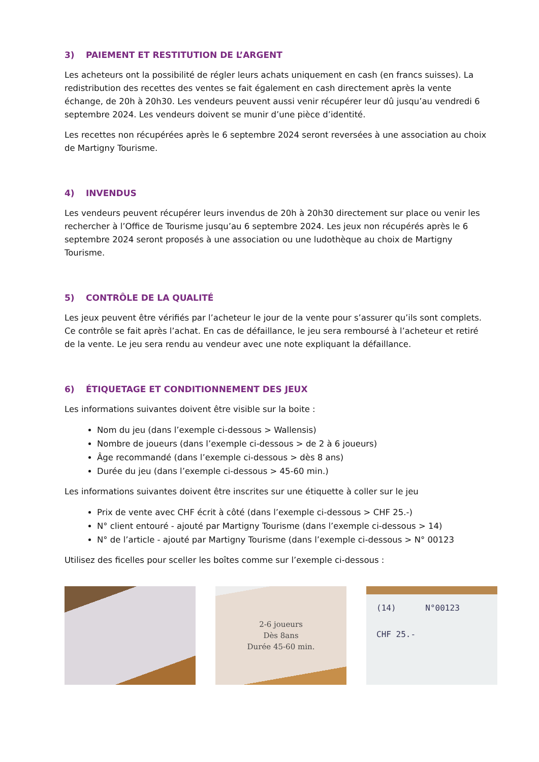3) PAIEMENT ET RESTITUTION DE L’ARGENT
Les acheteurs ont la possibilité de régler leurs achats uniquement en cash (en francs suisses). La redistribution des recettes des ventes se fait également en cash directement après la vente échange, de 20h à 20h30. Les vendeurs peuvent aussi venir récupérer leur dû jusqu’au vendredi 6 septembre 2024. Les vendeurs doivent se munir d’une pièce d’identité.
Les recettes non récupérées après le 6 septembre 2024 seront reversées à une association au choix de Martigny Tourisme.
4) INVENDUS
Les vendeurs peuvent récupérer leurs invendus de 20h à 20h30 directement sur place ou venir les rechercher à l’Office de Tourisme jusqu’au 6 septembre 2024. Les jeux non récupérés après le 6 septembre 2024 seront proposés à une association ou une ludothèque au choix de Martigny Tourisme.
5) CONTRÔLE DE LA QUALITÉ
Les jeux peuvent être vérifiés par l’acheteur le jour de la vente pour s’assurer qu’ils sont complets. Ce contrôle se fait après l’achat. En cas de défaillance, le jeu sera remboursé à l’acheteur et retiré de la vente. Le jeu sera rendu au vendeur avec une note expliquant la défaillance.
6) ÉTIQUETAGE ET CONDITIONNEMENT DES JEUX
Les informations suivantes doivent être visible sur la boite :
Nom du jeu (dans l’exemple ci-dessous > Wallensis)
Nombre de joueurs (dans l’exemple ci-dessous > de 2 à 6 joueurs)
Âge recommandé (dans l’exemple ci-dessous > dès 8 ans)
Durée du jeu (dans l’exemple ci-dessous > 45-60 min.)
Les informations suivantes doivent être inscrites sur une étiquette à coller sur le jeu
Prix de vente avec CHF écrit à côté (dans l’exemple ci-dessous > CHF 25.-)
N° client entouré - ajouté par Martigny Tourisme (dans l’exemple ci-dessous > 14)
N° de l’article - ajouté par Martigny Tourisme (dans l’exemple ci-dessous > N° 00123
Utilisez des ficelles pour sceller les boîtes comme sur l’exemple ci-dessous :
2-6 joueurs
Dès 8ans
Durée 45-60 min.
(14) N°00123
CHF 25.-